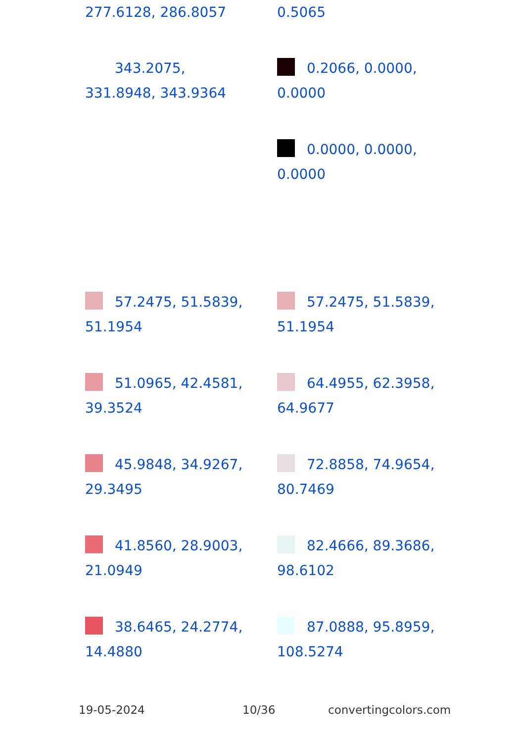277.6128, 286.8057 0.5065
343.2075, 331.8948, 343.9364
0.2066, 0.0000, 0.0000
0.0000, 0.0000, 0.0000
57.2475, 51.5839, 51.1954
57.2475, 51.5839, 51.1954
51.0965, 42.4581, 39.3524
64.4955, 62.3958, 64.9677
45.9848, 34.9267, 29.3495
72.8858, 74.9654, 80.7469
41.8560, 28.9003, 21.0949
82.4666, 89.3686, 98.6102
38.6465, 24.2774, 14.4880
87.0888, 95.8959, 108.5274
19-05-2024 10/36 convertingcolors.com